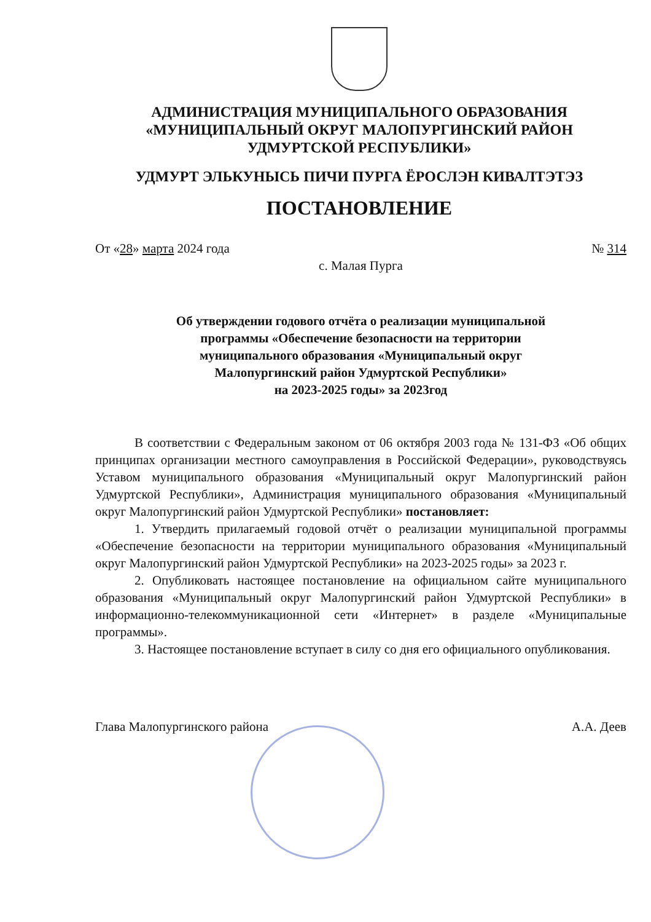АДМИНИСТРАЦИЯ МУНИЦИПАЛЬНОГО ОБРАЗОВАНИЯ
«МУНИЦИПАЛЬНЫЙ ОКРУГ МАЛОПУРГИНСКИЙ РАЙОН
УДМУРТСКОЙ РЕСПУБЛИКИ»
УДМУРТ ЭЛЬКУНЫСЬ ПИЧИ ПУРГА ЁРОСЛЭН КИВАЛТЭТЭЗ
ПОСТАНОВЛЕНИЕ
От «28» марта 2024 года № 314
с. Малая Пурга
Об утверждении годового отчёта о реализации муниципальной
программы «Обеспечение безопасности на территории
муниципального образования «Муниципальный округ
Малопургинский район Удмуртской Республики»
на 2023-2025 годы» за 2023год
В соответствии с Федеральным законом от 06 октября 2003 года № 131-ФЗ «Об общих принципах организации местного самоуправления в Российской Федерации», руководствуясь Уставом муниципального образования «Муниципальный округ Малопургинский район Удмуртской Республики», Администрация муниципального образования «Муниципальный округ Малопургинский район Удмуртской Республики» постановляет:
1. Утвердить прилагаемый годовой отчёт о реализации муниципальной программы «Обеспечение безопасности на территории муниципального образования «Муниципальный округ Малопургинский район Удмуртской Республики» на 2023-2025 годы» за 2023 г.
2. Опубликовать настоящее постановление на официальном сайте муниципального образования «Муниципальный округ Малопургинский район Удмуртской Республики» в информационно-телекоммуникационной сети «Интернет» в разделе «Муниципальные программы».
3. Настоящее постановление вступает в силу со дня его официального опубликования.
Глава Малопургинского района А.А. Деев